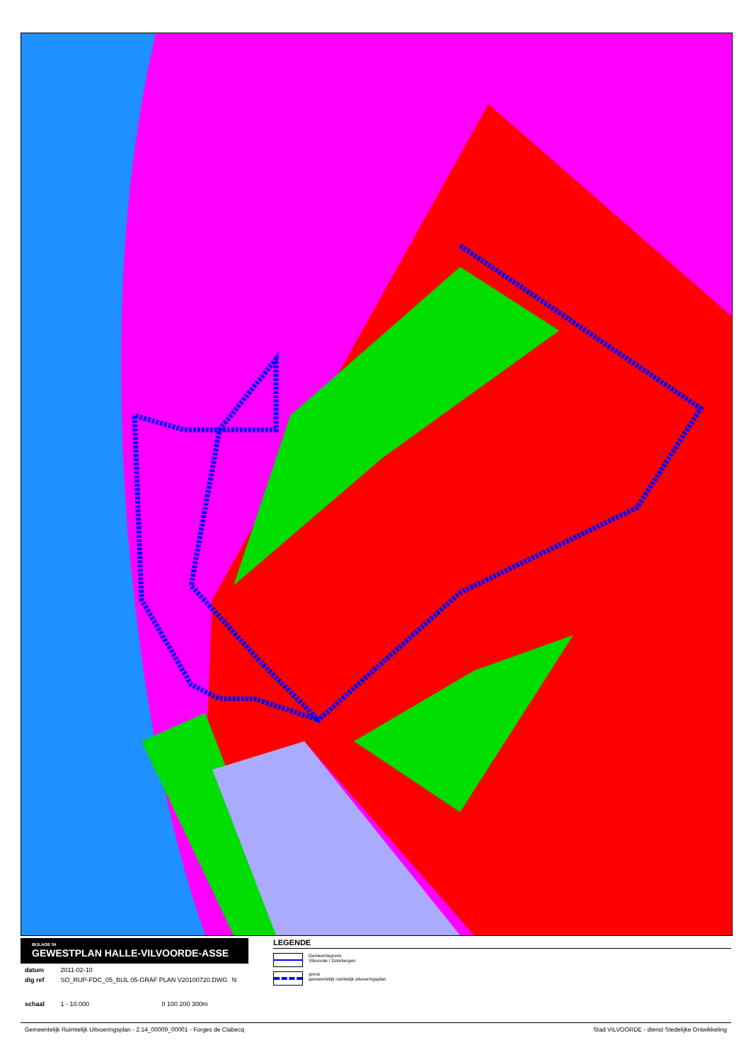BIJLAGE 04
GEWESTPLAN HALLE-VILVOORDE-ASSE
datum 2011-02-10
dig ref SO_RUP-FDC_05_BIJL 05-GRAF PLAN V20100720.DWG N
schaal 1 - 10.000 0 100 200 300m
LEGENDE
Gemeentegrens
Vilvoorde / Grimbergen
grens
gemeentelijk ruimtelijk uitvoeringsplan
Gemeentelijk Ruimtelijk Uitvoeringsplan - 2.14_00009_00001 - Forges de Clabecq Stad VILVOORDE - dienst Stedelijke Ontwikkeling